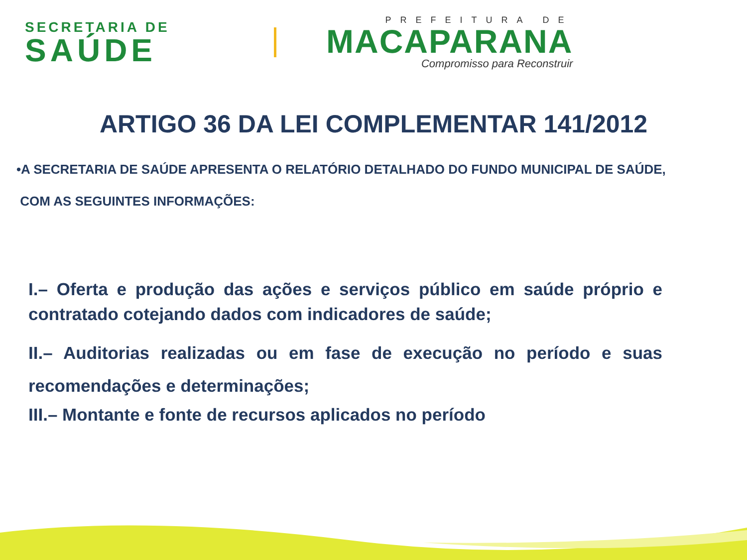SECRETARIA DE
SAÚDE
PREFEITURA DE
MACAPARANA
Compromisso para Reconstruir
ARTIGO 36 DA LEI COMPLEMENTAR 141/2012
•A SECRETARIA DE SAÚDE APRESENTA O RELATÓRIO DETALHADO DO FUNDO MUNICIPAL DE SAÚDE,
COM AS SEGUINTES INFORMAÇÕES:
I.– Oferta e produção das ações e serviços público em saúde próprio e contratado cotejando dados com indicadores de saúde;
II.– Auditorias realizadas ou em fase de execução no período e suas recomendações e determinações;
III.– Montante e fonte de recursos aplicados no período